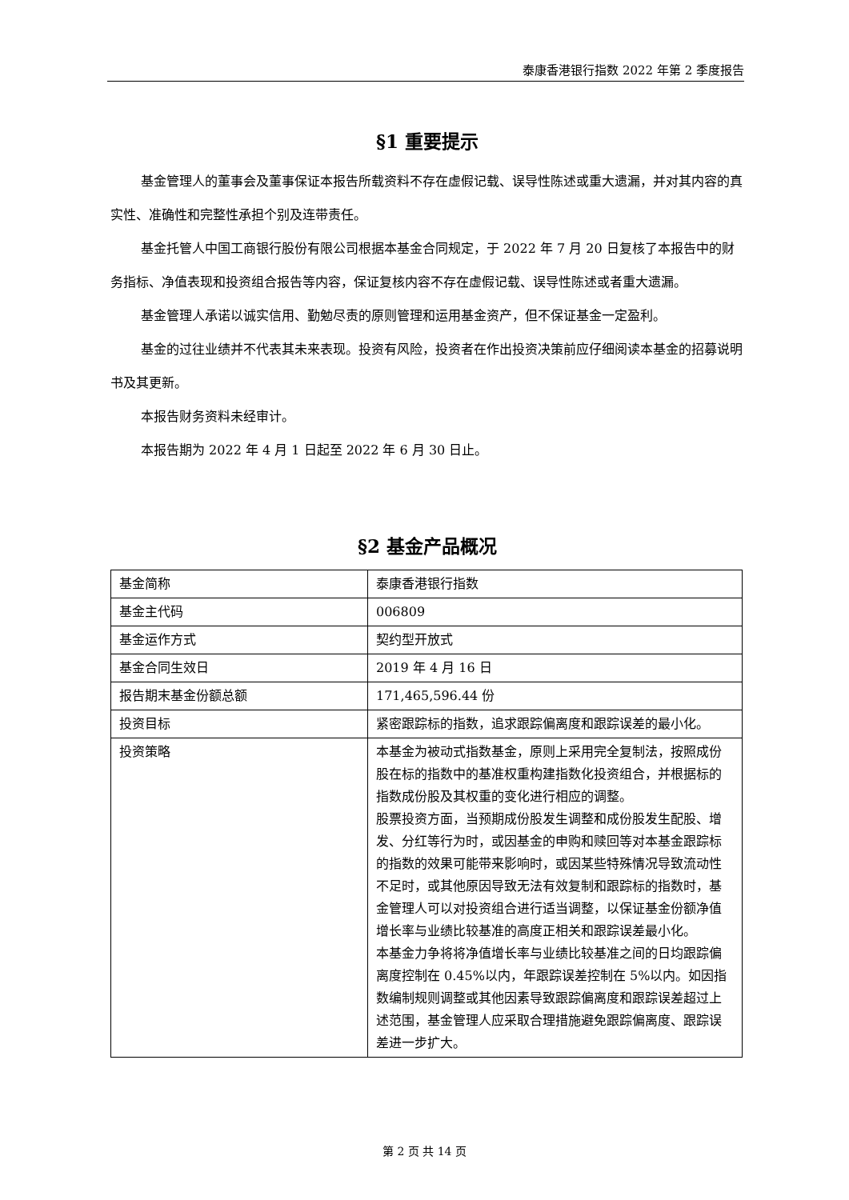泰康香港银行指数 2022 年第 2 季度报告
§1 重要提示
基金管理人的董事会及董事保证本报告所载资料不存在虚假记载、误导性陈述或重大遗漏，并对其内容的真实性、准确性和完整性承担个别及连带责任。
基金托管人中国工商银行股份有限公司根据本基金合同规定，于 2022 年 7 月 20 日复核了本报告中的财务指标、净值表现和投资组合报告等内容，保证复核内容不存在虚假记载、误导性陈述或者重大遗漏。
基金管理人承诺以诚实信用、勤勉尽责的原则管理和运用基金资产，但不保证基金一定盈利。
基金的过往业绩并不代表其未来表现。投资有风险，投资者在作出投资决策前应仔细阅读本基金的招募说明书及其更新。
本报告财务资料未经审计。
本报告期为 2022 年 4 月 1 日起至 2022 年 6 月 30 日止。
§2 基金产品概况
| 基金简称 | 泰康香港银行指数 |
| 基金主代码 | 006809 |
| 基金运作方式 | 契约型开放式 |
| 基金合同生效日 | 2019 年 4 月 16 日 |
| 报告期末基金份额总额 | 171,465,596.44 份 |
| 投资目标 | 紧密跟踪标的指数，追求跟踪偏离度和跟踪误差的最小化。 |
| 投资策略 | 本基金为被动式指数基金，原则上采用完全复制法，按照成份股在标的指数中的基准权重构建指数化投资组合，并根据标的指数成份股及其权重的变化进行相应的调整。 股票投资方面，当预期成份股发生调整和成份股发生配股、增发、分红等行为时，或因基金的申购和赎回等对本基金跟踪标的指数的效果可能带来影响时，或因某些特殊情况导致流动性不足时，或其他原因导致无法有效复制和跟踪标的指数时，基金管理人可以对投资组合进行适当调整，以保证基金份额净值增长率与业绩比较基准的高度正相关和跟踪误差最小化。 本基金力争将将净值增长率与业绩比较基准之间的日均跟踪偏离度控制在 0.45%以内，年跟踪误差控制在 5%以内。如因指数编制规则调整或其他因素导致跟踪偏离度和跟踪误差超过上述范围，基金管理人应采取合理措施避免跟踪偏离度、跟踪误差进一步扩大。 |
第 2 页 共 14 页